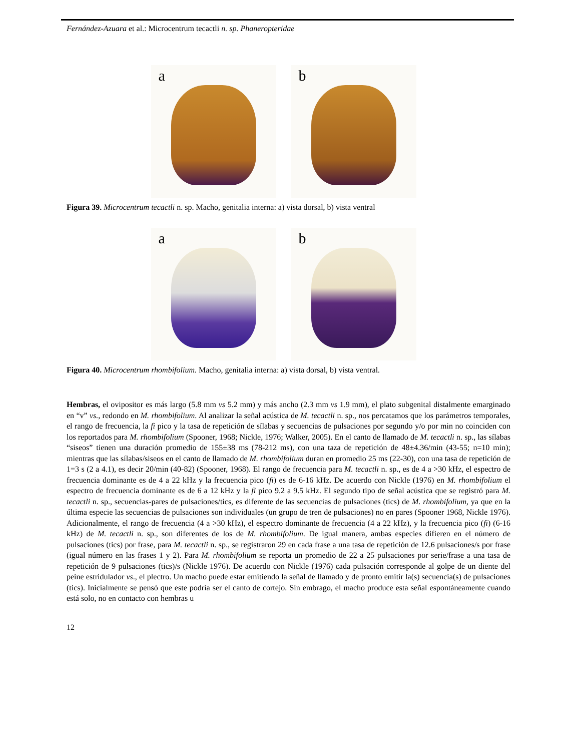Fernández-Azuara et al.: Microcentrum tecactli n. sp. Phaneropteridae
a
b
Figura 39. Microcentrum tecactli n. sp. Macho, genitalia interna: a) vista dorsal, b) vista ventral
a
b
Figura 40. Microcentrum rhombifolium. Macho, genitalia interna: a) vista dorsal, b) vista ventral.
Hembras, el ovipositor es más largo (5.8 mm vs 5.2 mm) y más ancho (2.3 mm vs 1.9 mm), el plato subgenital distalmente emarginado en “v” vs., redondo en M. rhombifolium. Al analizar la señal acústica de M. tecactli n. sp., nos percatamos que los parámetros temporales, el rango de frecuencia, la fi pico y la tasa de repetición de sílabas y secuencias de pulsaciones por segundo y/o por min no coinciden con los reportados para M. rhombifolium (Spooner, 1968; Nickle, 1976; Walker, 2005). En el canto de llamado de M. tecactli n. sp., las sílabas “siseos” tienen una duración promedio de 155±38 ms (78-212 ms), con una taza de repetición de 48±4.36/min (43-55; n=10 min); mientras que las sílabas/siseos en el canto de llamado de M. rhombifolium duran en promedio 25 ms (22-30), con una tasa de repetición de 1=3 s (2 a 4.1), es decir 20/min (40-82) (Spooner, 1968). El rango de frecuencia para M. tecactli n. sp., es de 4 a >30 kHz, el espectro de frecuencia dominante es de 4 a 22 kHz y la frecuencia pico (fi) es de 6-16 kHz. De acuerdo con Nickle (1976) en M. rhombifolium el espectro de frecuencia dominante es de 6 a 12 kHz y la fi pico 9.2 a 9.5 kHz. El segundo tipo de señal acústica que se registró para M. tecactli n. sp., secuencias-pares de pulsaciones/tics, es diferente de las secuencias de pulsaciones (tics) de M. rhombifolium, ya que en la última especie las secuencias de pulsaciones son individuales (un grupo de tren de pulsaciones) no en pares (Spooner 1968, Nickle 1976). Adicionalmente, el rango de frecuencia (4 a >30 kHz), el espectro dominante de frecuencia (4 a 22 kHz), y la frecuencia pico (fi) (6-16 kHz) de M. tecactli n. sp., son diferentes de los de M. rhombifolium. De igual manera, ambas especies difieren en el número de pulsaciones (tics) por frase, para M. tecactli n. sp., se registraron 29 en cada frase a una tasa de repetición de 12.6 pulsaciones/s por frase (igual número en las frases 1 y 2). Para M. rhombifolium se reporta un promedio de 22 a 25 pulsaciones por serie/frase a una tasa de repetición de 9 pulsaciones (tics)/s (Nickle 1976). De acuerdo con Nickle (1976) cada pulsación corresponde al golpe de un diente del peine estridulador vs., el plectro. Un macho puede estar emitiendo la señal de llamado y de pronto emitir la(s) secuencia(s) de pulsaciones (tics). Inicialmente se pensó que este podría ser el canto de cortejo. Sin embrago, el macho produce esta señal espontáneamente cuando está solo, no en contacto con hembras u
12